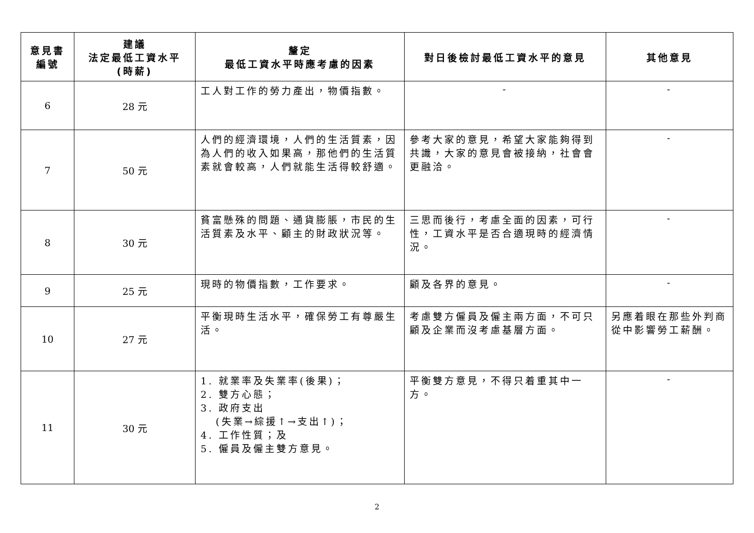| 意見書 編號 | 建議 法定最低工資水平 (時薪) | 釐定 最低工資水平時應考慮的因素 | 對日後檢討最低工資水平的意見 | 其他意見 |
| --- | --- | --- | --- | --- |
| 6 | 28 元 | 工人對工作的勞力產出，物價指數。 | - | - |
| 7 | 50 元 | 人們的經濟環境，人們的生活質素，因為人們的收入如果高，那他們的生活質素就會較高，人們就能生活得較舒適。 | 參考大家的意見，希望大家能夠得到共識，大家的意見會被接納，社會會更融洽。 | - |
| 8 | 30 元 | 貧富懸殊的問題、通貨膨脹，市民的生活質素及水平、顧主的財政狀況等。 | 三思而後行，考慮全面的因素，可行性，工資水平是否合適現時的經濟情況。 | - |
| 9 | 25 元 | 現時的物價指數，工作要求。 | 顧及各界的意見。 | - |
| 10 | 27 元 | 平衡現時生活水平，確保勞工有尊嚴生活。 | 考慮雙方僱員及僱主兩方面，不可只顧及企業而沒考慮基層方面。 | 另應着眼在那些外判商從中影響勞工薪酬。 |
| 11 | 30 元 | 1. 就業率及失業率(後果)； 2. 雙方心態； 3. 政府支出 (失業→綜援↑→支出↑)； 4. 工作性質；及 5. 僱員及僱主雙方意見。 | 平衡雙方意見，不得只着重其中一方。 | - |
2